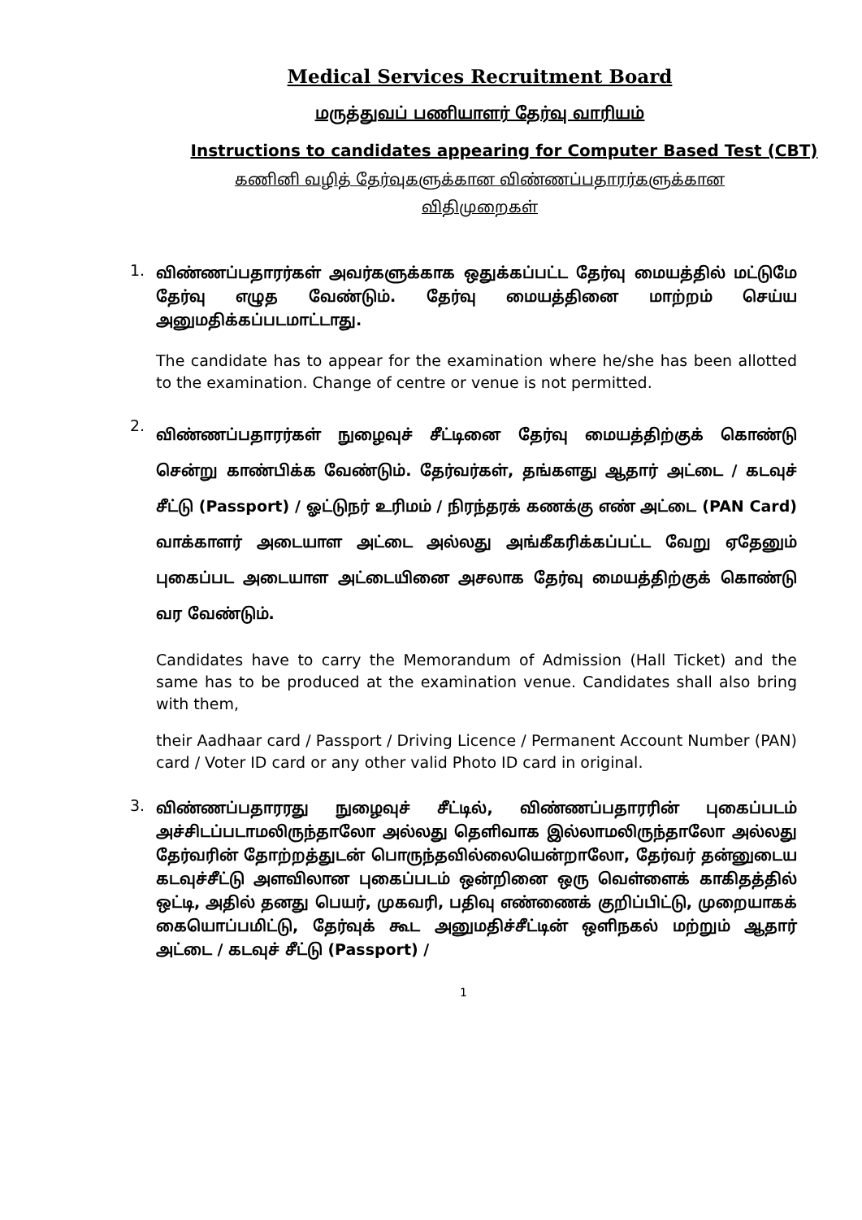Medical Services Recruitment Board
மருத்துவப் பணியாளர் தேர்வு வாரியம்
Instructions to candidates appearing for Computer Based Test (CBT)
கணினி வழித் தேர்வுகளுக்கான விண்ணப்பதாரர்களுக்கான
விதிமுறைகள்
1.
விண்ணப்பதாரர்கள் அவர்களுக்காக ஒதுக்கப்பட்ட தேர்வு மையத்தில் மட்டுமே தேர்வு எழுத வேண்டும். தேர்வு மையத்தினை மாற்றம் செய்ய அனுமதிக்கப்படமாட்டாது.
The candidate has to appear for the examination where he/she has been allotted to the examination. Change of centre or venue is not permitted.
2.
விண்ணப்பதாரர்கள் நுழைவுச் சீட்டினை தேர்வு மையத்திற்குக் கொண்டு சென்று காண்பிக்க வேண்டும். தேர்வர்கள், தங்களது ஆதார் அட்டை / கடவுச் சீட்டு (Passport) / ஓட்டுநர் உரிமம் / நிரந்தரக் கணக்கு எண் அட்டை (PAN Card) வாக்காளர் அடையாள அட்டை அல்லது அங்கீகரிக்கப்பட்ட வேறு ஏதேனும் புகைப்பட அடையாள அட்டையினை அசலாக தேர்வு மையத்திற்குக் கொண்டு வர வேண்டும்.
Candidates have to carry the Memorandum of Admission (Hall Ticket) and the same has to be produced at the examination venue. Candidates shall also bring with them,
their Aadhaar card / Passport / Driving Licence / Permanent Account Number (PAN) card / Voter ID card or any other valid Photo ID card in original.
3.
விண்ணப்பதாரரது நுழைவுச் சீட்டில், விண்ணப்பதாரரின் புகைப்படம் அச்சிடப்படாமலிருந்தாலோ அல்லது தெளிவாக இல்லாமலிருந்தாலோ அல்லது தேர்வரின் தோற்றத்துடன் பொருந்தவில்லையென்றாலோ, தேர்வர் தன்னுடைய கடவுச்சீட்டு அளவிலான புகைப்படம் ஒன்றினை ஒரு வெள்ளைக் காகிதத்தில் ஒட்டி, அதில் தனது பெயர், முகவரி, பதிவு எண்ணைக் குறிப்பிட்டு, முறையாகக் கையொப்பமிட்டு, தேர்வுக் கூட அனுமதிச்சீட்டின் ஒளிநகல் மற்றும் ஆதார் அட்டை / கடவுச் சீட்டு (Passport) /
1